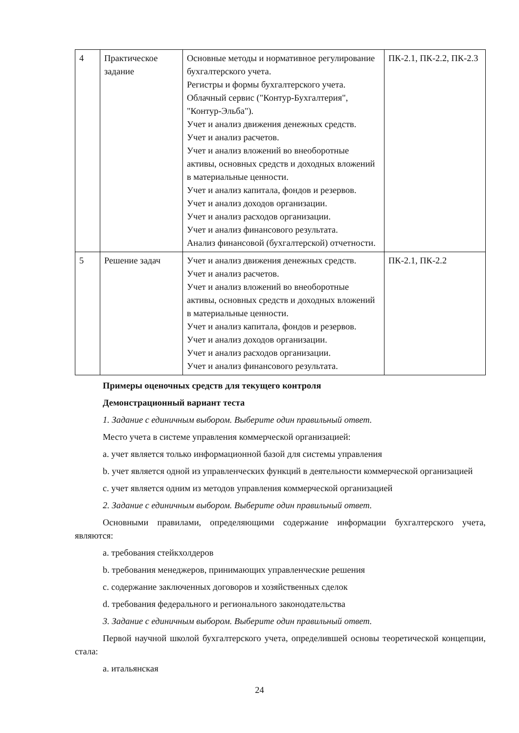| 4 | Практическое задание | Основные методы и нормативное регулирование бухгалтерского учета. Регистры и формы бухгалтерского учета. Облачный сервис ("Контур-Бухгалтерия", "Контур-Эльба"). Учет и анализ движения денежных средств. Учет и анализ расчетов. Учет и анализ вложений во внеоборотные активы, основных средств и доходных вложений в материальные ценности. Учет и анализ капитала, фондов и резервов. Учет и анализ доходов организации. Учет и анализ расходов организации. Учет и анализ финансового результата. Анализ финансовой (бухгалтерской) отчетности. | ПК-2.1, ПК-2.2, ПК-2.3 |
| 5 | Решение задач | Учет и анализ движения денежных средств. Учет и анализ расчетов. Учет и анализ вложений во внеоборотные активы, основных средств и доходных вложений в материальные ценности. Учет и анализ капитала, фондов и резервов. Учет и анализ доходов организации. Учет и анализ расходов организации. Учет и анализ финансового результата. | ПК-2.1, ПК-2.2 |
Примеры оценочных средств для текущего контроля
Демонстрационный вариант теста
1. Задание с единичным выбором. Выберите один правильный ответ.
Место учета в системе управления коммерческой организацией:
a. учет является только информационной базой для системы управления
b. учет является одной из управленческих функций в деятельности коммерческой организацией
c. учет является одним из методов управления коммерческой организацией
2. Задание с единичным выбором. Выберите один правильный ответ.
Основными правилами, определяющими содержание информации бухгалтерского учета, являются:
a. требования стейкхолдеров
b. требования менеджеров, принимающих управленческие решения
c. содержание заключенных договоров и хозяйственных сделок
d. требования федерального и регионального законодательства
3. Задание с единичным выбором. Выберите один правильный ответ.
Первой научной школой бухгалтерского учета, определившей основы теоретической концепции, стала:
a. итальянская
24